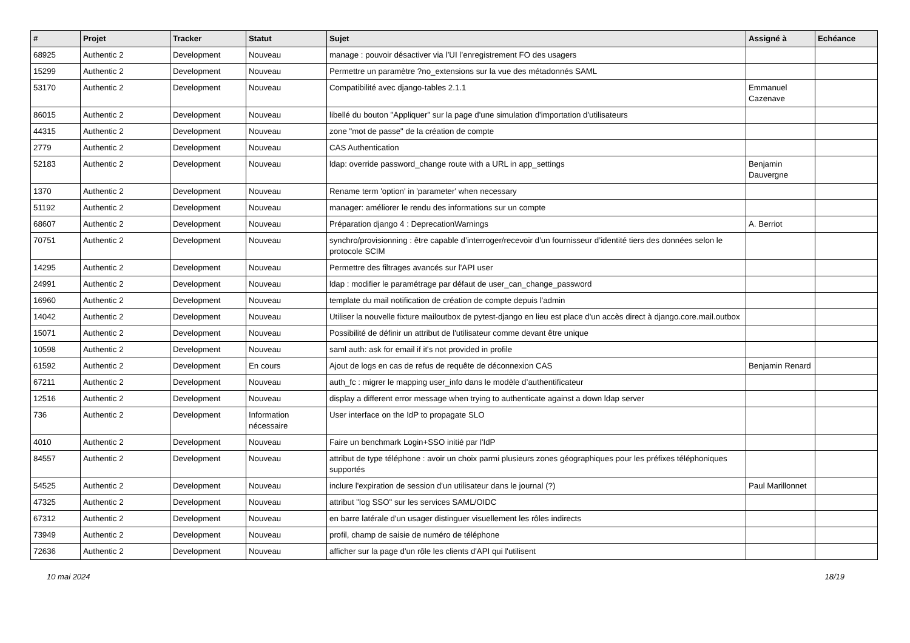| # | Projet | Tracker | Statut | Sujet | Assigné à | Echéance |
| --- | --- | --- | --- | --- | --- | --- |
| 68925 | Authentic 2 | Development | Nouveau | manage : pouvoir désactiver via l’UI l’enregistrement FO des usagers | | |
| 15299 | Authentic 2 | Development | Nouveau | Permettre un paramètre ?no_extensions sur la vue des métadonnés SAML | | |
| 53170 | Authentic 2 | Development | Nouveau | Compatibilité avec django-tables 2.1.1 | Emmanuel Cazenave | |
| 86015 | Authentic 2 | Development | Nouveau | libellé du bouton "Appliquer" sur la page d'une simulation d'importation d'utilisateurs | | |
| 44315 | Authentic 2 | Development | Nouveau | zone "mot de passe" de la création de compte | | |
| 2779 | Authentic 2 | Development | Nouveau | CAS Authentication | | |
| 52183 | Authentic 2 | Development | Nouveau | ldap: override password_change route with a URL in app_settings | Benjamin Dauvergne | |
| 1370 | Authentic 2 | Development | Nouveau | Rename term 'option' in 'parameter' when necessary | | |
| 51192 | Authentic 2 | Development | Nouveau | manager: améliorer le rendu des informations sur un compte | | |
| 68607 | Authentic 2 | Development | Nouveau | Préparation django 4 : DeprecationWarnings | A. Berriot | |
| 70751 | Authentic 2 | Development | Nouveau | synchro/provisionning : être capable d’interroger/recevoir d’un fournisseur d’identité tiers des données selon le protocole SCIM | | |
| 14295 | Authentic 2 | Development | Nouveau | Permettre des filtrages avancés sur l'API user | | |
| 24991 | Authentic 2 | Development | Nouveau | ldap : modifier le paramétrage par défaut de user_can_change_password | | |
| 16960 | Authentic 2 | Development | Nouveau | template du mail notification de création de compte depuis l'admin | | |
| 14042 | Authentic 2 | Development | Nouveau | Utiliser la nouvelle fixture mailoutbox de pytest-django en lieu est place d'un accès direct à django.core.mail.outbox | | |
| 15071 | Authentic 2 | Development | Nouveau | Possibilité de définir un attribut de l'utilisateur comme devant être unique | | |
| 10598 | Authentic 2 | Development | Nouveau | saml auth: ask for email if it's not provided in profile | | |
| 61592 | Authentic 2 | Development | En cours | Ajout de logs en cas de refus de requête de déconnexion CAS | Benjamin Renard | |
| 67211 | Authentic 2 | Development | Nouveau | auth_fc : migrer le mapping user_info dans le modèle d’authentificateur | | |
| 12516 | Authentic 2 | Development | Nouveau | display a different error message when trying to authenticate against a down ldap server | | |
| 736 | Authentic 2 | Development | Information nécessaire | User interface on the IdP to propagate SLO | | |
| 4010 | Authentic 2 | Development | Nouveau | Faire un benchmark Login+SSO initié par l'IdP | | |
| 84557 | Authentic 2 | Development | Nouveau | attribut de type téléphone : avoir un choix parmi plusieurs zones géographiques pour les préfixes téléphoniques supportés | | |
| 54525 | Authentic 2 | Development | Nouveau | inclure l'expiration de session d'un utilisateur dans le journal (?) | Paul Marillonnet | |
| 47325 | Authentic 2 | Development | Nouveau | attribut "log SSO" sur les services SAML/OIDC | | |
| 67312 | Authentic 2 | Development | Nouveau | en barre latérale d'un usager distinguer visuellement les rôles indirects | | |
| 73949 | Authentic 2 | Development | Nouveau | profil, champ de saisie de numéro de téléphone | | |
| 72636 | Authentic 2 | Development | Nouveau | afficher sur la page d'un rôle les clients d'API qui l'utilisent | | |
10 mai 2024 18/19